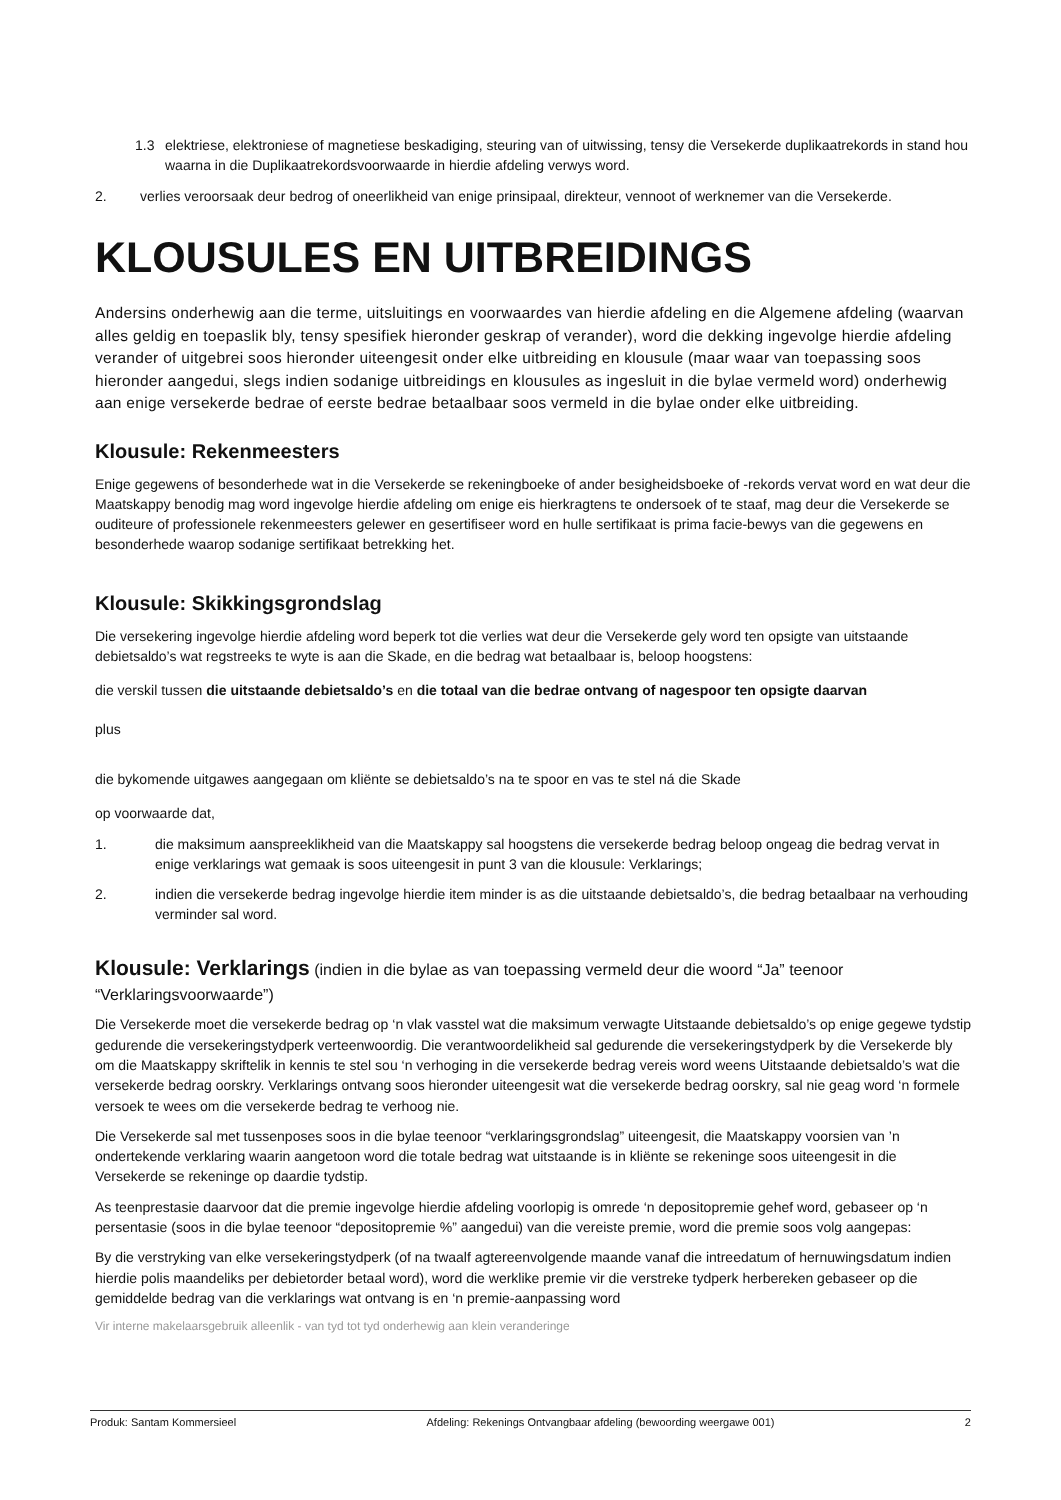1.3 elektriese, elektroniese of magnetiese beskadiging, steuring van of uitwissing, tensy die Versekerde duplikaatrekords in stand hou waarna in die Duplikaatrekordsvoorwaarde in hierdie afdeling verwys word.
2. verlies veroorsaak deur bedrog of oneerlikheid van enige prinsipaal, direkteur, vennoot of werknemer van die Versekerde.
KLOUSULES EN UITBREIDINGS
Andersins onderhewig aan die terme, uitsluitings en voorwaardes van hierdie afdeling en die Algemene afdeling (waarvan alles geldig en toepaslik bly, tensy spesifiek hieronder geskrap of verander), word die dekking ingevolge hierdie afdeling verander of uitgebrei soos hieronder uiteengesit onder elke uitbreiding en klousule (maar waar van toepassing soos hieronder aangedui, slegs indien sodanige uitbreidings en klousules as ingesluit in die bylae vermeld word) onderhewig aan enige versekerde bedrae of eerste bedrae betaalbaar soos vermeld in die bylae onder elke uitbreiding.
Klousule: Rekenmeesters
Enige gegewens of besonderhede wat in die Versekerde se rekeningboeke of ander besigheidsboeke of -rekords vervat word en wat deur die Maatskappy benodig mag word ingevolge hierdie afdeling om enige eis hierkragtens te ondersoek of te staaf, mag deur die Versekerde se ouditeure of professionele rekenmeesters gelewer en gesertifiseer word en hulle sertifikaat is prima facie-bewys van die gegewens en besonderhede waarop sodanige sertifikaat betrekking het.
Klousule: Skikkingsgrondslag
Die versekering ingevolge hierdie afdeling word beperk tot die verlies wat deur die Versekerde gely word ten opsigte van uitstaande debietsaldo’s wat regstreeks te wyte is aan die Skade, en die bedrag wat betaalbaar is, beloop hoogstens:
die verskil tussen die uitstaande debietsaldo’s en die totaal van die bedrae ontvang of nagespoor ten opsigte daarvan
plus
die bykomende uitgawes aangegaan om kliënte se debietsaldo’s na te spoor en vas te stel ná die Skade
op voorwaarde dat,
1. die maksimum aanspreeklikheid van die Maatskappy sal hoogstens die versekerde bedrag beloop ongeag die bedrag vervat in enige verklarings wat gemaak is soos uiteengesit in punt 3 van die klousule: Verklarings;
2. indien die versekerde bedrag ingevolge hierdie item minder is as die uitstaande debietsaldo’s, die bedrag betaalbaar na verhouding verminder sal word.
Klousule: Verklarings (indien in die bylae as van toepassing vermeld deur die woord “Ja” teenoor “Verklaringsvoorwaarde”)
Die Versekerde moet die versekerde bedrag op ‘n vlak vasstel wat die maksimum verwagte Uitstaande debietsaldo’s op enige gegewe tydstip gedurende die versekeringstydperk verteenwoordig. Die verantwoordelikheid sal gedurende die versekeringstydperk by die Versekerde bly om die Maatskappy skriftelik in kennis te stel sou ‘n verhoging in die versekerde bedrag vereis word weens Uitstaande debietsaldo’s wat die versekerde bedrag oorskry. Verklarings ontvang soos hieronder uiteengesit wat die versekerde bedrag oorskry, sal nie geag word ‘n formele versoek te wees om die versekerde bedrag te verhoog nie.
Die Versekerde sal met tussenposes soos in die bylae teenoor “verklaringsgrondslag” uiteengesit, die Maatskappy voorsien van ’n ondertekende verklaring waarin aangetoon word die totale bedrag wat uitstaande is in kliënte se rekeninge soos uiteengesit in die Versekerde se rekeninge op daardie tydstip.
As teenprestasie daarvoor dat die premie ingevolge hierdie afdeling voorlopig is omrede ‘n depositopremie gehef word, gebaseer op ‘n persentasie (soos in die bylae teenoor “depositopremie %” aangedui) van die vereiste premie, word die premie soos volg aangepas:
By die verstryking van elke versekeringstydperk (of na twaalf agtereenvolgende maande vanaf die intreedatum of hernuwingsdatum indien hierdie polis maandeliks per debietorder betaal word), word die werklike premie vir die verstreke tydperk herbereken gebaseer op die gemiddelde bedrag van die verklarings wat ontvang is en ‘n premie-aanpassing word
Vir interne makelaarsgebruik alleenlik - van tyd tot tyd onderhewig aan klein veranderinge
Produk: Santam Kommersieel Afdeling: Rekenings Ontvangbaar afdeling (bewoording weergawe 001) 2